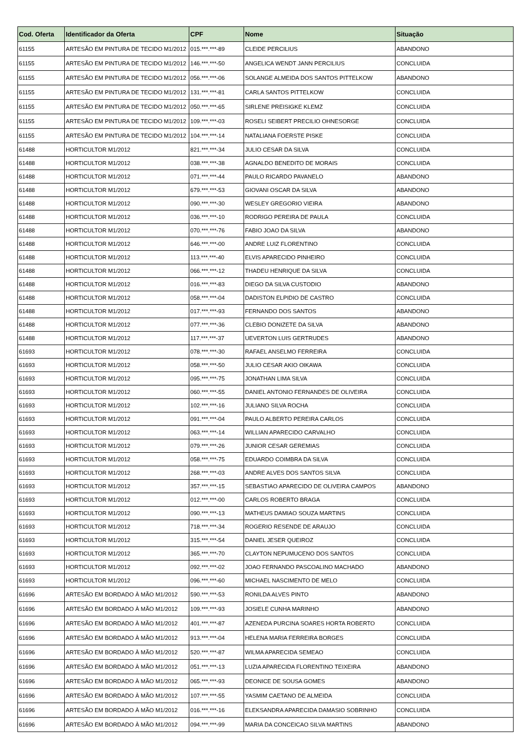| Cod. Oferta | Identificador da Oferta | CPF | Nome | Situação |
| --- | --- | --- | --- | --- |
| 61155 | ARTESÃO EM PINTURA DE TECIDO M1/2012 | 015.***.***-89 | CLEIDE PERCILIUS | ABANDONO |
| 61155 | ARTESÃO EM PINTURA DE TECIDO M1/2012 | 146.***.***-50 | ANGELICA WENDT JANN PERCILIUS | CONCLUIDA |
| 61155 | ARTESÃO EM PINTURA DE TECIDO M1/2012 | 056.***.***-06 | SOLANGE ALMEIDA DOS SANTOS PITTELKOW | ABANDONO |
| 61155 | ARTESÃO EM PINTURA DE TECIDO M1/2012 | 131.***.***-81 | CARLA SANTOS PITTELKOW | CONCLUIDA |
| 61155 | ARTESÃO EM PINTURA DE TECIDO M1/2012 | 050.***.***-65 | SIRLENE PREISIGKE KLEMZ | CONCLUIDA |
| 61155 | ARTESÃO EM PINTURA DE TECIDO M1/2012 | 109.***.***-03 | ROSELI SEIBERT PRECILIO OHNESORGE | CONCLUIDA |
| 61155 | ARTESÃO EM PINTURA DE TECIDO M1/2012 | 104.***.***-14 | NATALIANA FOERSTE PISKE | CONCLUIDA |
| 61488 | HORTICULTOR M1/2012 | 821.***.***-34 | JULIO CESAR DA SILVA | CONCLUIDA |
| 61488 | HORTICULTOR M1/2012 | 038.***.***-38 | AGNALDO BENEDITO DE MORAIS | CONCLUIDA |
| 61488 | HORTICULTOR M1/2012 | 071.***.***-44 | PAULO RICARDO PAVANELO | ABANDONO |
| 61488 | HORTICULTOR M1/2012 | 679.***.***-53 | GIOVANI OSCAR DA SILVA | ABANDONO |
| 61488 | HORTICULTOR M1/2012 | 090.***.***-30 | WESLEY GREGORIO VIEIRA | ABANDONO |
| 61488 | HORTICULTOR M1/2012 | 036.***.***-10 | RODRIGO PEREIRA DE PAULA | CONCLUIDA |
| 61488 | HORTICULTOR M1/2012 | 070.***.***-76 | FABIO JOAO DA SILVA | ABANDONO |
| 61488 | HORTICULTOR M1/2012 | 646.***.***-00 | ANDRE LUIZ FLORENTINO | CONCLUIDA |
| 61488 | HORTICULTOR M1/2012 | 113.***.***-40 | ELVIS APARECIDO PINHEIRO | CONCLUIDA |
| 61488 | HORTICULTOR M1/2012 | 066.***.***-12 | THADEU HENRIQUE DA SILVA | CONCLUIDA |
| 61488 | HORTICULTOR M1/2012 | 016.***.***-83 | DIEGO DA SILVA CUSTODIO | ABANDONO |
| 61488 | HORTICULTOR M1/2012 | 058.***.***-04 | DADISTON ELPIDIO DE CASTRO | CONCLUIDA |
| 61488 | HORTICULTOR M1/2012 | 017.***.***-93 | FERNANDO DOS SANTOS | ABANDONO |
| 61488 | HORTICULTOR M1/2012 | 077.***.***-36 | CLEBIO DONIZETE DA SILVA | ABANDONO |
| 61488 | HORTICULTOR M1/2012 | 117.***.***-37 | UEVERTON LUIS GERTRUDES | ABANDONO |
| 61693 | HORTICULTOR M1/2012 | 078.***.***-30 | RAFAEL ANSELMO FERREIRA | CONCLUIDA |
| 61693 | HORTICULTOR M1/2012 | 058.***.***-50 | JULIO CESAR AKIO OIKAWA | CONCLUIDA |
| 61693 | HORTICULTOR M1/2012 | 095.***.***-75 | JONATHAN LIMA SILVA | CONCLUIDA |
| 61693 | HORTICULTOR M1/2012 | 060.***.***-55 | DANIEL ANTONIO FERNANDES DE OLIVEIRA | CONCLUIDA |
| 61693 | HORTICULTOR M1/2012 | 102.***.***-16 | JULIANO SILVA ROCHA | CONCLUIDA |
| 61693 | HORTICULTOR M1/2012 | 091.***.***-04 | PAULO ALBERTO PEREIRA CARLOS | CONCLUIDA |
| 61693 | HORTICULTOR M1/2012 | 063.***.***-14 | WILLIAN APARECIDO CARVALHO | CONCLUIDA |
| 61693 | HORTICULTOR M1/2012 | 079.***.***-26 | JUNIOR CESAR GEREMIAS | CONCLUIDA |
| 61693 | HORTICULTOR M1/2012 | 058.***.***-75 | EDUARDO COIMBRA DA SILVA | CONCLUIDA |
| 61693 | HORTICULTOR M1/2012 | 268.***.***-03 | ANDRE ALVES DOS SANTOS SILVA | CONCLUIDA |
| 61693 | HORTICULTOR M1/2012 | 357.***.***-15 | SEBASTIAO APARECIDO DE OLIVEIRA CAMPOS | ABANDONO |
| 61693 | HORTICULTOR M1/2012 | 012.***.***-00 | CARLOS ROBERTO BRAGA | CONCLUIDA |
| 61693 | HORTICULTOR M1/2012 | 090.***.***-13 | MATHEUS DAMIAO SOUZA MARTINS | CONCLUIDA |
| 61693 | HORTICULTOR M1/2012 | 718.***.***-34 | ROGERIO RESENDE DE ARAUJO | CONCLUIDA |
| 61693 | HORTICULTOR M1/2012 | 315.***.***-54 | DANIEL JESER QUEIROZ | CONCLUIDA |
| 61693 | HORTICULTOR M1/2012 | 365.***.***-70 | CLAYTON NEPUMUCENO DOS SANTOS | CONCLUIDA |
| 61693 | HORTICULTOR M1/2012 | 092.***.***-02 | JOAO FERNANDO PASCOALINO MACHADO | ABANDONO |
| 61693 | HORTICULTOR M1/2012 | 096.***.***-60 | MICHAEL NASCIMENTO DE MELO | CONCLUIDA |
| 61696 | ARTESÃO EM BORDADO À MÃO M1/2012 | 590.***.***-53 | RONILDA ALVES PINTO | ABANDONO |
| 61696 | ARTESÃO EM BORDADO À MÃO M1/2012 | 109.***.***-93 | JOSIELE CUNHA MARINHO | ABANDONO |
| 61696 | ARTESÃO EM BORDADO À MÃO M1/2012 | 401.***.***-87 | AZENEDA PURCINA SOARES HORTA ROBERTO | CONCLUIDA |
| 61696 | ARTESÃO EM BORDADO À MÃO M1/2012 | 913.***.***-04 | HELENA MARIA FERREIRA BORGES | CONCLUIDA |
| 61696 | ARTESÃO EM BORDADO À MÃO M1/2012 | 520.***.***-87 | WILMA APARECIDA SEMEAO | CONCLUIDA |
| 61696 | ARTESÃO EM BORDADO À MÃO M1/2012 | 051.***.***-13 | LUZIA APARECIDA FLORENTINO TEIXEIRA | ABANDONO |
| 61696 | ARTESÃO EM BORDADO À MÃO M1/2012 | 065.***.***-93 | DEONICE DE SOUSA GOMES | ABANDONO |
| 61696 | ARTESÃO EM BORDADO À MÃO M1/2012 | 107.***.***-55 | YASMIM CAETANO DE ALMEIDA | CONCLUIDA |
| 61696 | ARTESÃO EM BORDADO À MÃO M1/2012 | 016.***.***-16 | ELEKSANDRA APARECIDA DAMASIO SOBRINHO | CONCLUIDA |
| 61696 | ARTESÃO EM BORDADO À MÃO M1/2012 | 094.***.***-99 | MARIA DA CONCEICAO SILVA MARTINS | ABANDONO |